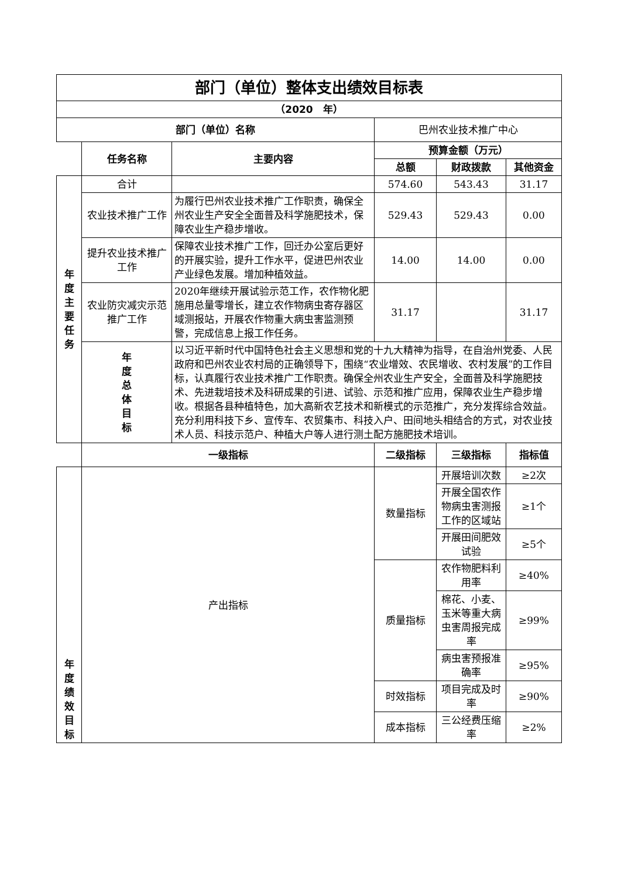| 部门（单位）整体支出绩效目标表 | | | | | |
| --- | --- | --- | --- | --- | --- |
| （2020 年） | | | | | |
| 部门（单位）名称 | | | 巴州农业技术推广中心 | | |
| | 任务名称 | 主要内容 | 预算金额（万元） | | |
| | | | 总额 | 财政拨款 | 其他资金 |
| 年 度 主 要 任 务 | 合计 | | 574.60 | 543.43 | 31.17 |
| | 农业技术推广工作 | 为履行巴州农业技术推广工作职责，确保全州农业生产安全全面普及科学施肥技术，保障农业生产稳步增收。 | 529.43 | 529.43 | 0.00 |
| | 提升农业技术推广工作 | 保障农业技术推广工作，回迁办公室后更好的开展实验，提升工作水平，促进巴州农业产业绿色发展。增加种植效益。 | 14.00 | 14.00 | 0.00 |
| | 农业防灾减灾示范推广工作 | 2020年继续开展试验示范工作，农作物化肥施用总量零增长，建立农作物病虫寄存器区域测报站，开展农作物重大病虫害监测预警，完成信息上报工作任务。 | 31.17 | | 31.17 |
| | 年 度 总 体 目 标 | 以习近平新时代中国特色社会主义思想和党的十九大精神为指导，在自治州党委、人民政府和巴州农业农村局的正确领导下，围绕“农业增效、农民增收、农村发展”的工作目标，认真履行农业技术推广工作职责。确保全州农业生产安全，全面普及科学施肥技术、先进栽培技术及科研成果的引进、试验、示范和推广应用，保障农业生产稳步增收。根据各县种植特色，加大高新农艺技术和新模式的示范推广，充分发挥综合效益。充分利用科技下乡、宣传车、农贸集市、科技入户、田间地头相结合的方式，对农业技术人员、科技示范户、种植大户等人进行测土配方施肥技术培训。 | | | |
| | 一级指标 | | 二级指标 | 三级指标 | 指标值 |
| 年 度 绩 效 目 标 | 产出指标 | | 数量指标 | 开展培训次数 | ≥2次 |
| | | | | 开展全国农作物病虫害测报工作的区域站 | ≥1个 |
| | | | | 开展田间肥效试验 | ≥5个 |
| | | | 质量指标 | 农作物肥料利用率 | ≥40% |
| | | | | 棉花、小麦、玉米等重大病虫害周报完成率 | ≥99% |
| | | | | 病虫害预报准确率 | ≥95% |
| | | | 时效指标 | 项目完成及时率 | ≥90% |
| | | | 成本指标 | 三公经费压缩率 | ≥2% |